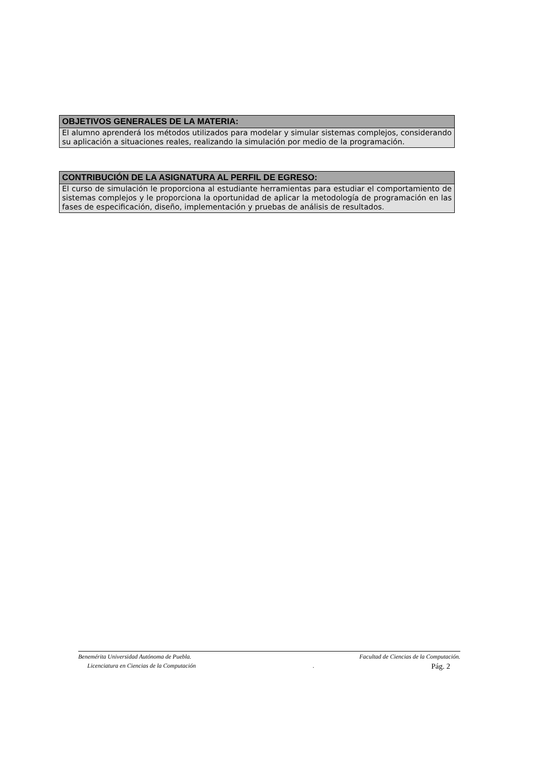| OBJETIVOS GENERALES DE LA MATERIA: |
| --- |
| El alumno aprenderá los métodos utilizados para modelar y simular sistemas complejos, considerando su aplicación a situaciones reales, realizando la simulación por medio de la programación. |
| CONTRIBUCIÓN DE LA ASIGNATURA AL PERFIL DE EGRESO: |
| --- |
| El curso de simulación le proporciona al estudiante herramientas para estudiar el comportamiento de sistemas complejos y le proporciona la oportunidad de aplicar la metodología de programación en las fases de especificación, diseño, implementación y pruebas de análisis de resultados. |
Benemérita Universidad Autónoma de Puebla. Facultad de Ciencias de la Computación.
Licenciatura en Ciencias de la Computación. Pág. 2